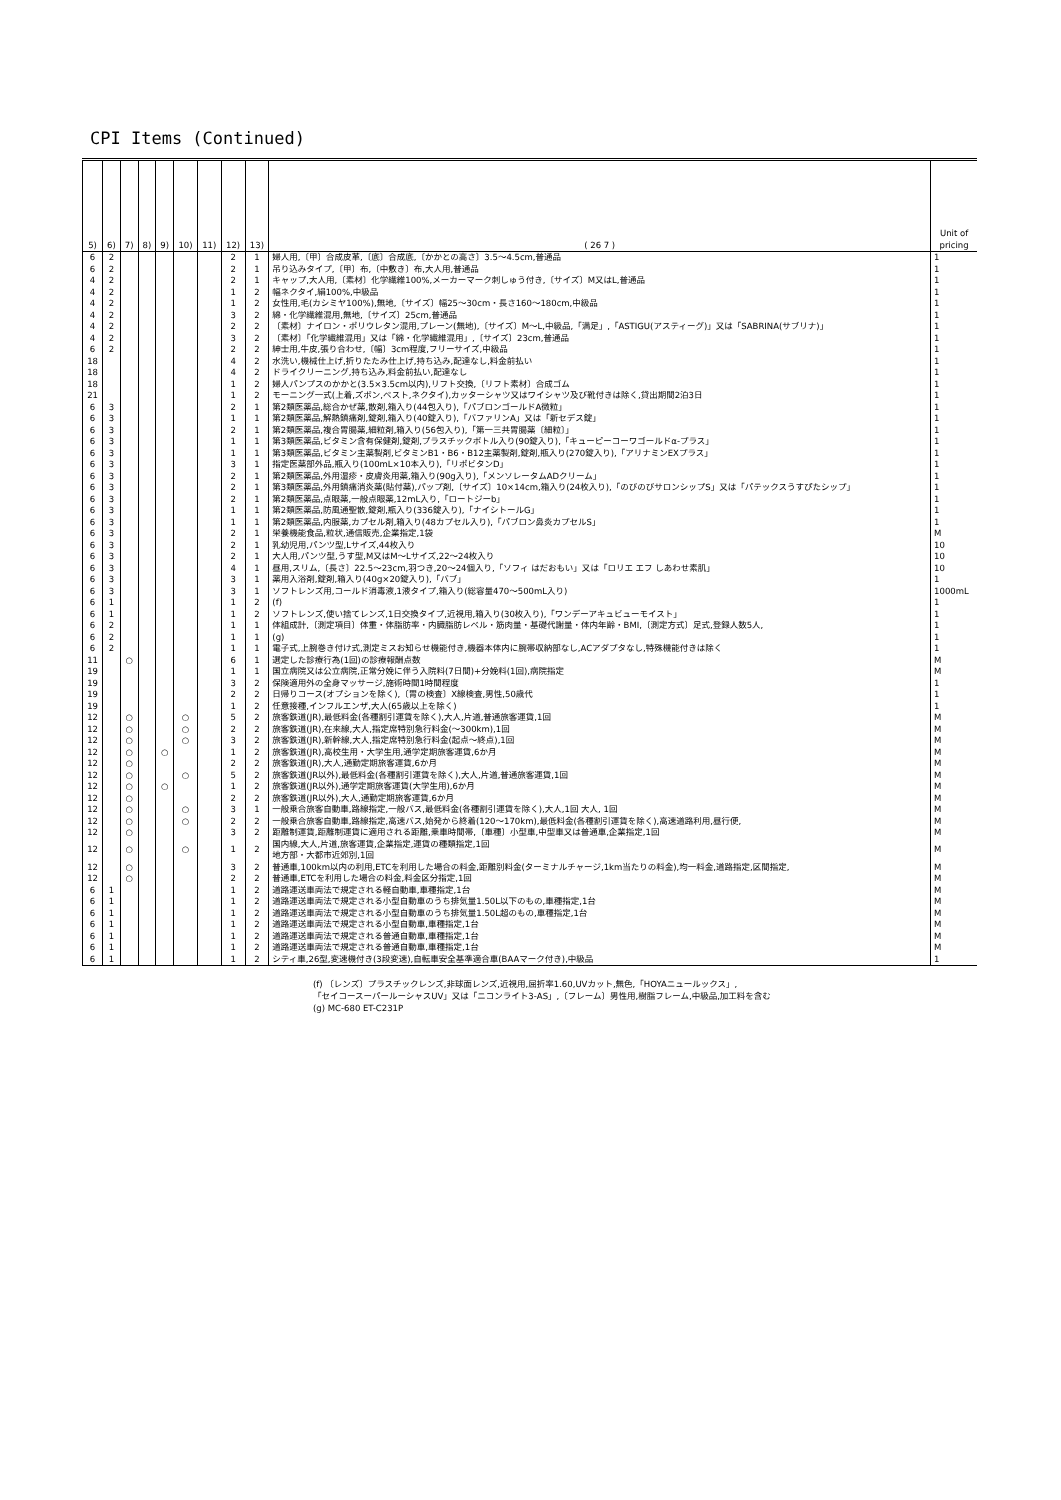CPI Items (Continued)
| 5) | 6) | 7) | 8) | 9) | 10) | 11) | 12) | 13) | ( 26 7 ) | Unit of pricing |
| --- | --- | --- | --- | --- | --- | --- | --- | --- | --- | --- |
| 6 | 2 | | | | | | 2 | 1 | 婦人用,〔甲〕合成皮革,〔底〕合成底,〔かかとの高さ〕3.5〜4.5cm,普通品 | 1 |
| 6 | 2 | | | | | | 2 | 1 | 吊り込みタイプ,〔甲〕布,〔中敷き〕布,大人用,普通品 | 1 |
| 4 | 2 | | | | | | 2 | 1 | キャップ,大人用,〔素材〕化学繊維100%,メーカーマーク刺しゅう付き,〔サイズ〕M又はL,普通品 | 1 |
| 4 | 2 | | | | | | 1 | 2 | 幅ネクタイ,絹100%,中級品 | 1 |
| 4 | 2 | | | | | | 1 | 2 | 女性用,毛(カシミヤ100%),無地,〔サイズ〕幅25〜30cm・長さ160〜180cm,中級品 | 1 |
| 4 | 2 | | | | | | 3 | 2 | 綿・化学繊維混用,無地,〔サイズ〕25cm,普通品 | 1 |
| 4 | 2 | | | | | | 2 | 2 | 〔素材〕ナイロン・ポリウレタン混用,プレーン(無地),〔サイズ〕M〜L,中級品,「満足」,「ASTIGU(アスティーグ)」又は「SABRINA(サブリナ)」 | 1 |
| 4 | 2 | | | | | | 3 | 2 | 〔素材〕「化学繊維混用」又は「綿・化学繊維混用」,〔サイズ〕23cm,普通品 | 1 |
| 6 | 2 | | | | | | 2 | 2 | 紳士用,牛皮,張り合わせ,〔幅〕3cm程度,フリーサイズ,中級品 | 1 |
| 18 | | | | | | | 4 | 2 | 水洗い,機械仕上げ,折りたたみ仕上げ,持ち込み,配達なし,料金前払い | 1 |
| 18 | | | | | | | 4 | 2 | ドライクリーニング,持ち込み,料金前払い,配達なし | 1 |
| 18 | | | | | | | 1 | 2 | 婦人パンプスのかかと(3.5×3.5cm以内),リフト交換,〔リフト素材〕合成ゴム | 1 |
| 21 | | | | | | | 1 | 2 | モーニング一式(上着,ズボン,ベスト,ネクタイ),カッターシャツ又はワイシャツ及び靴付きは除く,貸出期間2泊3日 | 1 |
| 6 | 3 | | | | | | 2 | 1 | 第2類医薬品,総合かぜ薬,散剤,箱入り(44包入り),「パブロンゴールドA微粒」 | 1 |
| 6 | 3 | | | | | | 1 | 1 | 第2類医薬品,解熱鎮痛剤,錠剤,箱入り(40錠入り),「バファリンA」又は「新セデス錠」 | 1 |
| 6 | 3 | | | | | | 2 | 1 | 第2類医薬品,複合胃腸薬,細粒剤,箱入り(56包入り),「第一三共胃腸薬〔細粒〕」 | 1 |
| 6 | 3 | | | | | | 1 | 1 | 第3類医薬品,ビタミン含有保健剤,錠剤,プラスチックボトル入り(90錠入り),「キューピーコーワゴールドα-プラス」 | 1 |
| 6 | 3 | | | | | | 1 | 1 | 第3類医薬品,ビタミン主薬製剤,ビタミンB1・B6・B12主薬製剤,錠剤,瓶入り(270錠入り),「アリナミンEXプラス」 | 1 |
| 6 | 3 | | | | | | 3 | 1 | 指定医薬部外品,瓶入り(100mL×10本入り),「リポビタンD」 | 1 |
| 6 | 3 | | | | | | 2 | 1 | 第2類医薬品,外用湿疹・皮膚炎用薬,箱入り(90g入り),「メンソレータムADクリーム」 | 1 |
| 6 | 3 | | | | | | 2 | 1 | 第3類医薬品,外用鎮痛消炎薬(貼付薬),パップ剤,〔サイズ〕10×14cm,箱入り(24枚入り),「のびのびサロンシップS」又は「パテックスうすぴたシップ」 | 1 |
| 6 | 3 | | | | | | 2 | 1 | 第2類医薬品,点眼薬,一般点眼薬,12mL入り,「ロートジーb」 | 1 |
| 6 | 3 | | | | | | 1 | 1 | 第2類医薬品,防風通聖散,錠剤,瓶入り(336錠入り),「ナイシトールG」 | 1 |
| 6 | 3 | | | | | | 1 | 1 | 第2類医薬品,内服薬,カプセル剤,箱入り(48カプセル入り),「パブロン鼻炎カプセルS」 | 1 |
| 6 | 3 | | | | | | 2 | 1 | 栄養機能食品,粒状,通信販売,企業指定,1袋 | M |
| 6 | 3 | | | | | | 2 | 1 | 乳幼児用,パンツ型,Lサイズ,44枚入り | 10 |
| 6 | 3 | | | | | | 2 | 1 | 大人用,パンツ型,うす型,M又はM〜Lサイズ,22〜24枚入り | 10 |
| 6 | 3 | | | | | | 4 | 1 | 昼用,スリム,〔長さ〕22.5〜23cm,羽つき,20〜24個入り,「ソフィ はだおもい」又は「ロリエ エフ しあわせ素肌」 | 10 |
| 6 | 3 | | | | | | 3 | 1 | 薬用入浴剤,錠剤,箱入り(40g×20錠入り),「バブ」 | 1 |
| 6 | 3 | | | | | | 3 | 1 | ソフトレンズ用,コールド消毒液,1液タイプ,箱入り(総容量470〜500mL入り) | 1000mL |
| 6 | 1 | | | | | | 1 | 2 | (f) | 1 |
| 6 | 1 | | | | | | 1 | 2 | ソフトレンズ,使い捨てレンズ,1日交換タイプ,近視用,箱入り(30枚入り),「ワンデーアキュビューモイスト」 | 1 |
| 6 | 2 | | | | | | 1 | 1 | 体組成計,〔測定項目〕体重・体脂肪率・内臓脂肪レベル・筋肉量・基礎代謝量・体内年齢・BMI,〔測定方式〕足式,登録人数5人, | 1 |
| 6 | 2 | | | | | | 1 | 1 | (g) | 1 |
| 6 | 2 | | | | | | 1 | 1 | 電子式,上腕巻き付け式,測定ミスお知らせ機能付き,機器本体内に腕帯収納部なし,ACアダプタなし,特殊機能付きは除く | 1 |
| 11 | | ○ | | | | | 6 | 1 | 選定した診療行為(1回)の診療報酬点数 | M |
| 19 | | | | | | | 1 | 1 | 国立病院又は公立病院,正常分娩に伴う入院料(7日間)+分娩料(1回),病院指定 | M |
| 19 | | | | | | | 3 | 2 | 保険適用外の全身マッサージ,施術時間1時間程度 | 1 |
| 19 | | | | | | | 2 | 2 | 日帰りコース(オプションを除く),〔胃の検査〕X線検査,男性,50歳代 | 1 |
| 19 | | | | | | | 1 | 2 | 任意接種,インフルエンザ,大人(65歳以上を除く) | 1 |
| 12 | | ○ | | | ○ | | 5 | 2 | 旅客鉄道(JR),最低料金(各種割引運賃を除く),大人,片道,普通旅客運賃,1回 | M |
| 12 | | ○ | | | ○ | | 2 | 2 | 旅客鉄道(JR),在来線,大人,指定席特別急行料金(〜300km),1回 | M |
| 12 | | ○ | | | ○ | | 3 | 2 | 旅客鉄道(JR),新幹線,大人,指定席特別急行料金(起点〜終点),1回 | M |
| 12 | | ○ | | ○ | | | 1 | 2 | 旅客鉄道(JR),高校生用・大学生用,通学定期旅客運賃,6か月 | M |
| 12 | | ○ | | | | | 2 | 2 | 旅客鉄道(JR),大人,通勤定期旅客運賃,6か月 | M |
| 12 | | ○ | | | ○ | | 5 | 2 | 旅客鉄道(JR以外),最低料金(各種割引運賃を除く),大人,片道,普通旅客運賃,1回 | M |
| 12 | | ○ | | ○ | | | 1 | 2 | 旅客鉄道(JR以外),通学定期旅客運賃(大学生用),6か月 | M |
| 12 | | ○ | | | | | 2 | 2 | 旅客鉄道(JR以外),大人,通勤定期旅客運賃,6か月 | M |
| 12 | | ○ | | | ○ | | 3 | 1 | 一般乗合旅客自動車,路線指定,一般バス,最低料金(各種割引運賃を除く),大人,1回 大人, 1回 | M |
| 12 | | ○ | | | ○ | | 2 | 2 | 一般乗合旅客自動車,路線指定,高速バス,始発から終着(120〜170km),最低料金(各種割引運賃を除く),高速道路利用,昼行便, | M |
| 12 | | ○ | | | | | 3 | 2 | 距離制運賃,距離制運賃に適用される距離,乗車時間帯,〔車種〕小型車,中型車又は普通車,企業指定,1回 | M |
| 12 | | ○ | | | ○ | | 1 | 2 | 国内線,大人,片道,旅客運賃,企業指定,運賃の種類指定,1回 地方部・大都市近郊別,1回 | M |
| 12 | | ○ | | | | | 3 | 2 | 普通車,100km以内の利用,ETCを利用した場合の料金,距離別料金(ターミナルチャージ,1km当たりの料金),均一料金,道路指定,区間指定, | M |
| 12 | | ○ | | | | | 2 | 2 | 普通車,ETCを利用した場合の料金,料金区分指定,1回 | M |
| 6 | 1 | | | | | | 1 | 2 | 道路運送車両法で規定される軽自動車,車種指定,1台 | M |
| 6 | 1 | | | | | | 1 | 2 | 道路運送車両法で規定される小型自動車のうち排気量1.50L以下のもの,車種指定,1台 | M |
| 6 | 1 | | | | | | 1 | 2 | 道路運送車両法で規定される小型自動車のうち排気量1.50L超のもの,車種指定,1台 | M |
| 6 | 1 | | | | | | 1 | 2 | 道路運送車両法で規定される小型自動車,車種指定,1台 | M |
| 6 | 1 | | | | | | 1 | 2 | 道路運送車両法で規定される普通自動車,車種指定,1台 | M |
| 6 | 1 | | | | | | 1 | 2 | 道路運送車両法で規定される普通自動車,車種指定,1台 | M |
| 6 | 1 | | | | | | 1 | 2 | シティ車,26型,変速機付き(3段変速),自転車安全基準適合車(BAAマーク付き),中級品 | 1 |
(f) 〔レンズ〕プラスチックレンズ,非球面レンズ,近視用,屈折率1.60,UVカット,無色,「HOYAニュールックス」,
「セイコースーパールーシャスUV」又は「ニコンライト3-AS」,〔フレーム〕男性用,樹脂フレーム,中級品,加工料を含む
(g) MC-680 ET-C231P